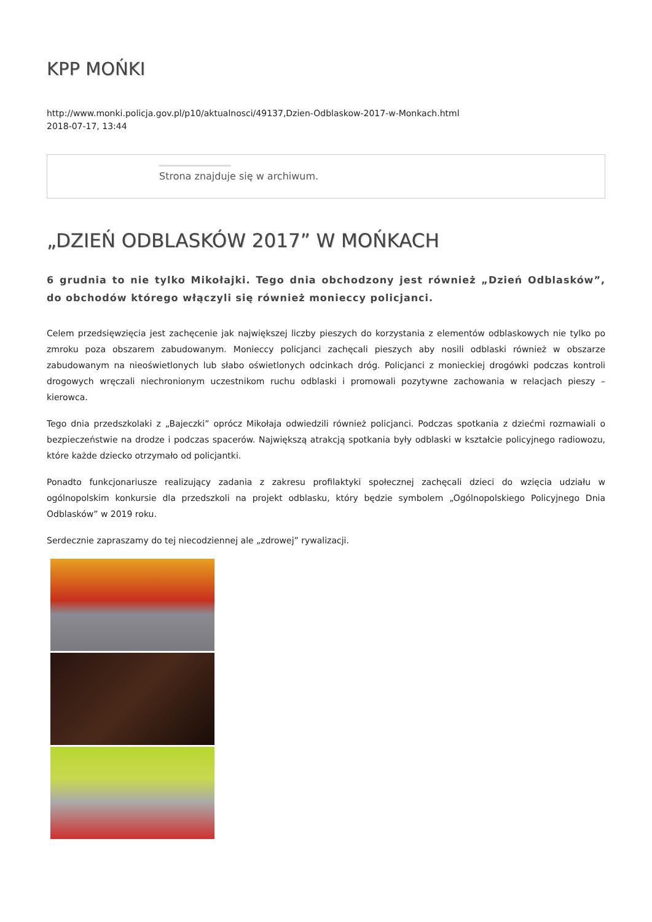KPP MOŃKI
http://www.monki.policja.gov.pl/p10/aktualnosci/49137,Dzien-Odblaskow-2017-w-Monkach.html
2018-07-17, 13:44
Strona znajduje się w archiwum.
„DZIEŃ ODBLASKÓW 2017” W MOŃKACH
6 grudnia to nie tylko Mikołajki. Tego dnia obchodzony jest również „Dzień Odblasków”, do obchodów którego włączyli się również monieccy policjanci.
Celem przedsięwzięcia jest zachęcenie jak największej liczby pieszych do korzystania z elementów odblaskowych nie tylko po zmroku poza obszarem zabudowanym. Monieccy policjanci zachęcali pieszych aby nosili odblaski również w obszarze zabudowanym na nieoświetlonych lub słabo oświetlonych odcinkach dróg. Policjanci z monieckiej drogówki podczas kontroli drogowych wręczali niechronionym uczestnikom ruchu odblaski i promowali pozytywne zachowania w relacjach pieszy – kierowca.
Tego dnia przedszkolaki z „Bajeczki” oprócz Mikołaja odwiedzili również policjanci. Podczas spotkania z dziećmi rozmawiali o bezpieczeństwie na drodze i podczas spacerów. Największą atrakcją spotkania były odblaski w kształcie policyjnego radiowozu, które każde dziecko otrzymało od policjantki.
Ponadto funkcjonariusze realizujący zadania z zakresu profilaktyki społecznej zachęcali dzieci do wzięcia udziału w ogólnopolskim konkursie dla przedszkoli na projekt odblasku, który będzie symbolem „Ogólnopolskiego Policyjnego Dnia Odblasków” w 2019 roku.
Serdecznie zapraszamy do tej niecodziennej ale „zdrowej” rywalizacji.